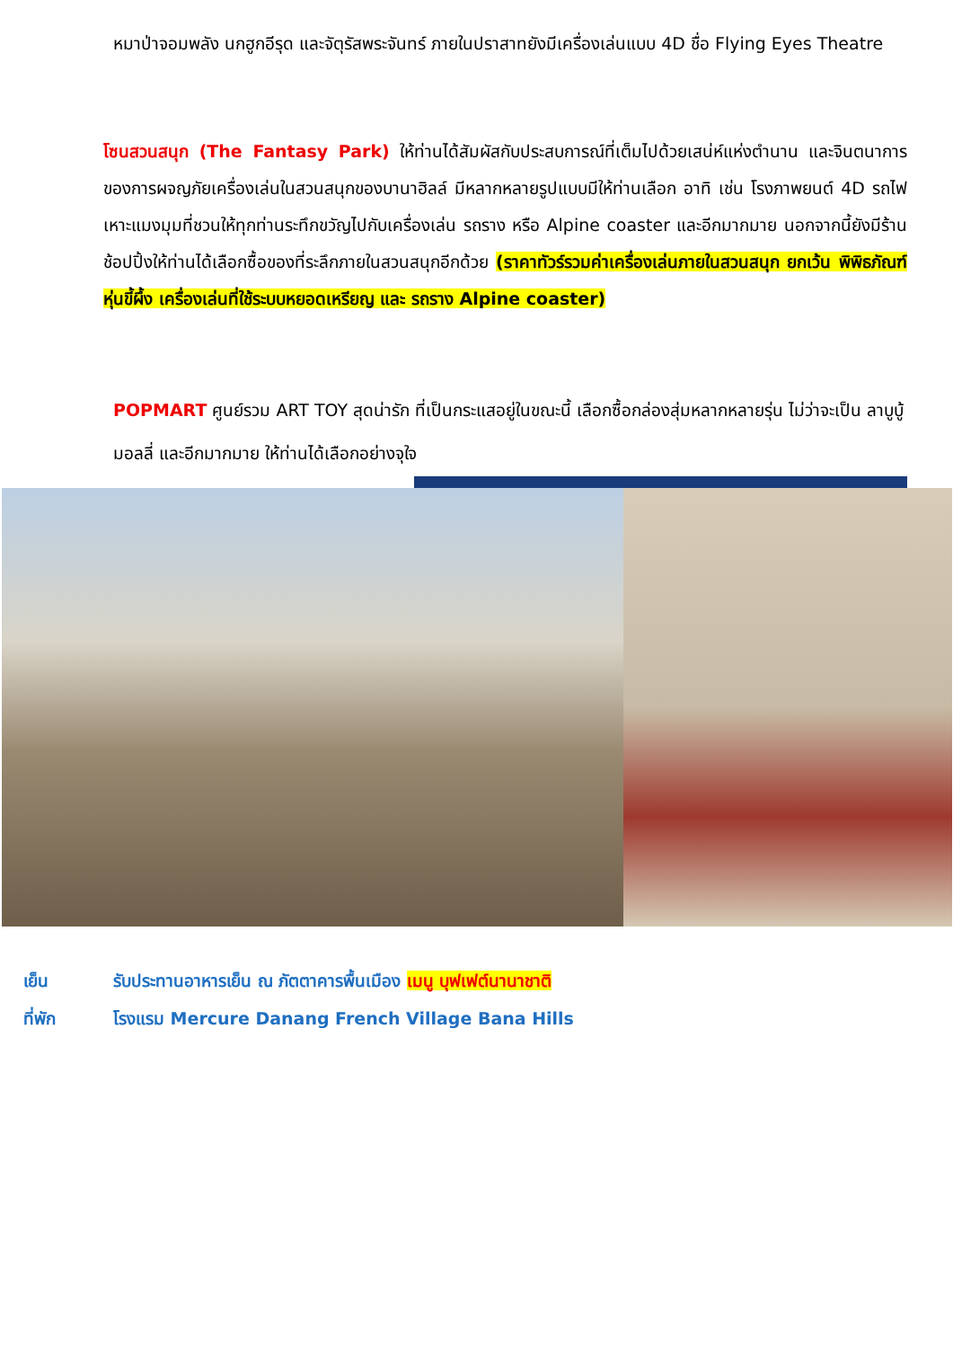หมาป่าจอมพลัง นกฮูกอีรุด และจัตุรัสพระจันทร์ ภายในปราสาทยังมีเครื่องเล่นแบบ 4D ชื่อ Flying Eyes Theatre
โซนสวนสนุก (The Fantasy Park) ให้ท่านได้สัมผัสกับประสบการณ์ที่เต็มไปด้วยเสน่ห์แห่งตำนาน และจินตนาการของการผจญภัยเครื่องเล่นในสวนสนุกของบานาฮิลล์ มีหลากหลายรูปแบบมีให้ท่านเลือก อาทิ เช่น โรงภาพยนต์ 4D รถไฟเหาะแมงมุมที่ชวนให้ทุกท่านระทึกขวัญไปกับเครื่องเล่น รถราง หรือ Alpine coaster และอีกมากมาย นอกจากนี้ยังมีร้านช้อปปิ้งให้ท่านได้เลือกซื้อของที่ระลึกภายในสวนสนุกอีกด้วย (ราคาทัวร์รวมค่าเครื่องเล่นภายในสวนสนุก ยกเว้น พิพิธภัณฑ์หุ่นขี้ผึ้ง เครื่องเล่นที่ใช้ระบบหยอดเหรียญ และ รถราง Alpine coaster)
POPMART ศูนย์รวม ART TOY สุดน่ารัก ที่เป็นกระแสอยู่ในขณะนี้ เลือกซื้อกล่องสุ่มหลากหลายรุ่น ไม่ว่าจะเป็น ลาบูบู้ มอลลี่ และอีกมากมาย ให้ท่านได้เลือกอย่างจุใจ
เย็น รับประทานอาหารเย็น ณ ภัตตาคารพื้นเมือง เมนู บุฟเฟต์นานาชาติ
ที่พัก โรงแรม Mercure Danang French Village Bana Hills